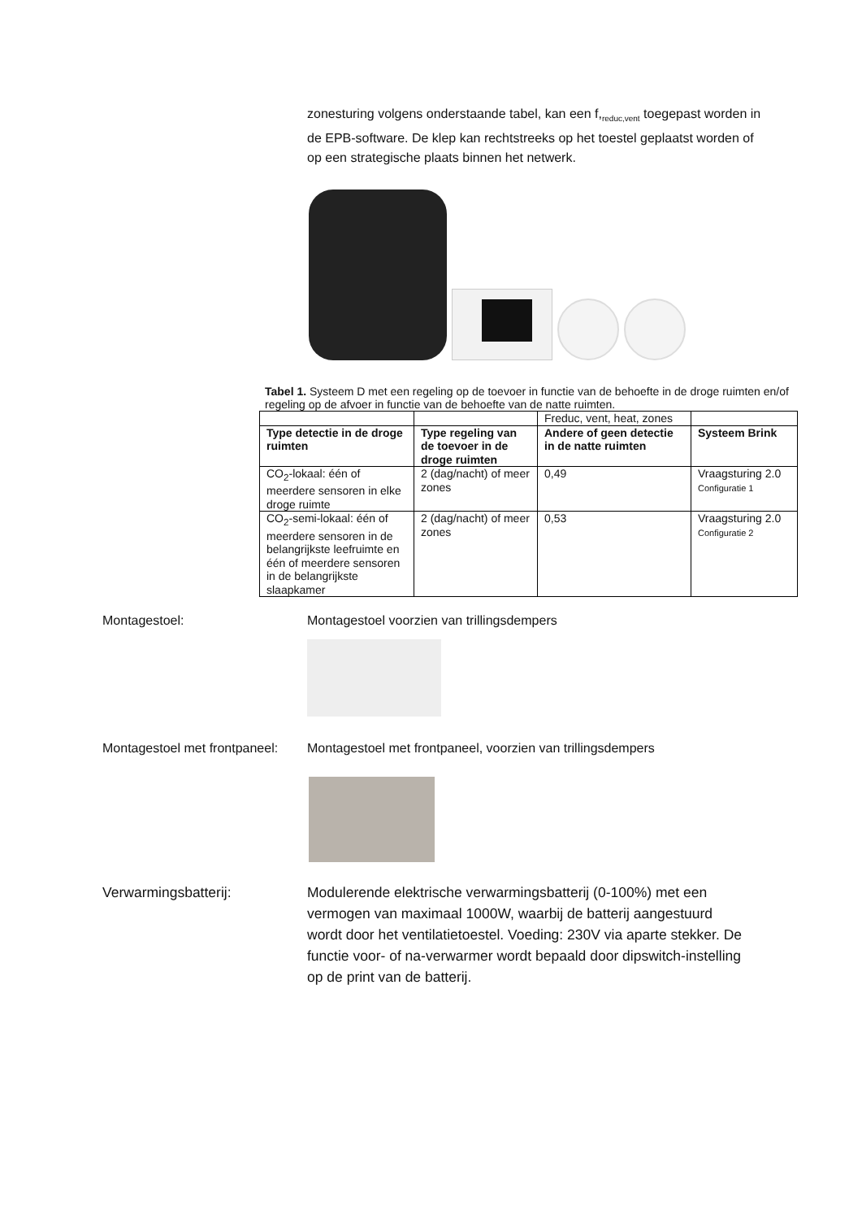zonesturing volgens onderstaande tabel, kan een f,<sub>reduc,vent</sub> toegepast worden in de EPB-software. De klep kan rechtstreeks op het toestel geplaatst worden of op een strategische plaats binnen het netwerk.
Tabel 1. Systeem D met een regeling op de toevoer in functie van de behoefte in de droge ruimten en/of regeling op de afvoer in functie van de behoefte van de natte ruimten.
| | | Freduc, vent, heat, zones | |
| Type detectie in de droge ruimten | Type regeling van de toevoer in de droge ruimten | Andere of geen detectie in de natte ruimten | Systeem Brink |
| CO<sub>2</sub>-lokaal: één of meerdere sensoren in elke droge ruimte | 2 (dag/nacht) of meer zones | 0,49 | Vraagsturing 2.0 Configuratie 1 |
| CO<sub>2</sub>-semi-lokaal: één of meerdere sensoren in de belangrijkste leefruimte en één of meerdere sensoren in de belangrijkste slaapkamer | 2 (dag/nacht) of meer zones | 0,53 | Vraagsturing 2.0 Configuratie 2 |
Montagestoel: Montagestoel voorzien van trillingsdempers
Montagestoel met frontpaneel:
Montagestoel met frontpaneel, voorzien van trillingsdempers
Verwarmingsbatterij: Modulerende elektrische verwarmingsbatterij (0-100%) met een vermogen van maximaal 1000W, waarbij de batterij aangestuurd wordt door het ventilatietoestel. Voeding: 230V via aparte stekker. De functie voor- of na-verwarmer wordt bepaald door dipswitch-instelling op de print van de batterij.